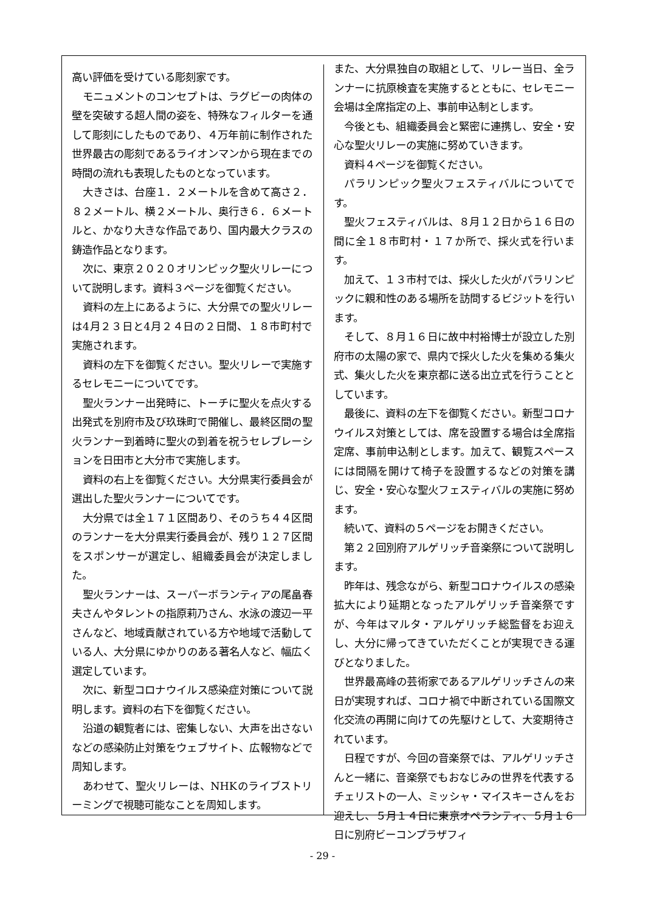高い評価を受けている彫刻家です。
モニュメントのコンセプトは、ラグビーの肉体の壁を突破する超人間の姿を、特殊なフィルターを通して彫刻にしたものであり、４万年前に制作された世界最古の彫刻であるライオンマンから現在までの時間の流れも表現したものとなっています。
大きさは、台座１．２メートルを含めて高さ２．８２メートル、横２メートル、奥行き６．６メートルと、かなり大きな作品であり、国内最大クラスの鋳造作品となります。
次に、東京２０２０オリンピック聖火リレーについて説明します。資料３ページを御覧ください。
資料の左上にあるように、大分県での聖火リレーは4月２３日と4月２４日の２日間、１８市町村で実施されます。
資料の左下を御覧ください。聖火リレーで実施するセレモニーについてです。
聖火ランナー出発時に、トーチに聖火を点火する出発式を別府市及び玖珠町で開催し、最終区間の聖火ランナー到着時に聖火の到着を祝うセレブレーションを日田市と大分市で実施します。
資料の右上を御覧ください。大分県実行委員会が選出した聖火ランナーについてです。
大分県では全１７１区間あり、そのうち４４区間のランナーを大分県実行委員会が、残り１２７区間をスポンサーが選定し、組織委員会が決定しました。
聖火ランナーは、スーパーボランティアの尾畠春夫さんやタレントの指原莉乃さん、水泳の渡辺一平さんなど、地域貢献されている方や地域で活動している人、大分県にゆかりのある著名人など、幅広く選定しています。
次に、新型コロナウイルス感染症対策について説明します。資料の右下を御覧ください。
沿道の観覧者には、密集しない、大声を出さないなどの感染防止対策をウェブサイト、広報物などで周知します。
あわせて、聖火リレーは、NHKのライブストリーミングで視聴可能なことを周知します。
また、大分県独自の取組として、リレー当日、全ランナーに抗原検査を実施するとともに、セレモニー会場は全席指定の上、事前申込制とします。
今後とも、組織委員会と緊密に連携し、安全・安心な聖火リレーの実施に努めていきます。
資料４ページを御覧ください。
パラリンピック聖火フェスティバルについてです。
聖火フェスティバルは、８月１２日から１６日の間に全１８市町村・１７か所で、採火式を行います。
加えて、１３市村では、採火した火がパラリンピックに親和性のある場所を訪問するビジットを行います。
そして、８月１６日に故中村裕博士が設立した別府市の太陽の家で、県内で採火した火を集める集火式、集火した火を東京都に送る出立式を行うこととしています。
最後に、資料の左下を御覧ください。新型コロナウイルス対策としては、席を設置する場合は全席指定席、事前申込制とします。加えて、観覧スペースには間隔を開けて椅子を設置するなどの対策を講じ、安全・安心な聖火フェスティバルの実施に努めます。
続いて、資料の５ページをお開きください。
第２２回別府アルゲリッチ音楽祭について説明します。
昨年は、残念ながら、新型コロナウイルスの感染拡大により延期となったアルゲリッチ音楽祭ですが、今年はマルタ・アルゲリッチ総監督をお迎えし、大分に帰ってきていただくことが実現できる運びとなりました。
世界最高峰の芸術家であるアルゲリッチさんの来日が実現すれば、コロナ禍で中断されている国際文化交流の再開に向けての先駆けとして、大変期待されています。
日程ですが、今回の音楽祭では、アルゲリッチさんと一緒に、音楽祭でもおなじみの世界を代表するチェリストの一人、ミッシャ・マイスキーさんをお迎えし、５月１４日に東京オペラシティ、５月１６日に別府ビーコンプラザフィ
- 29 -